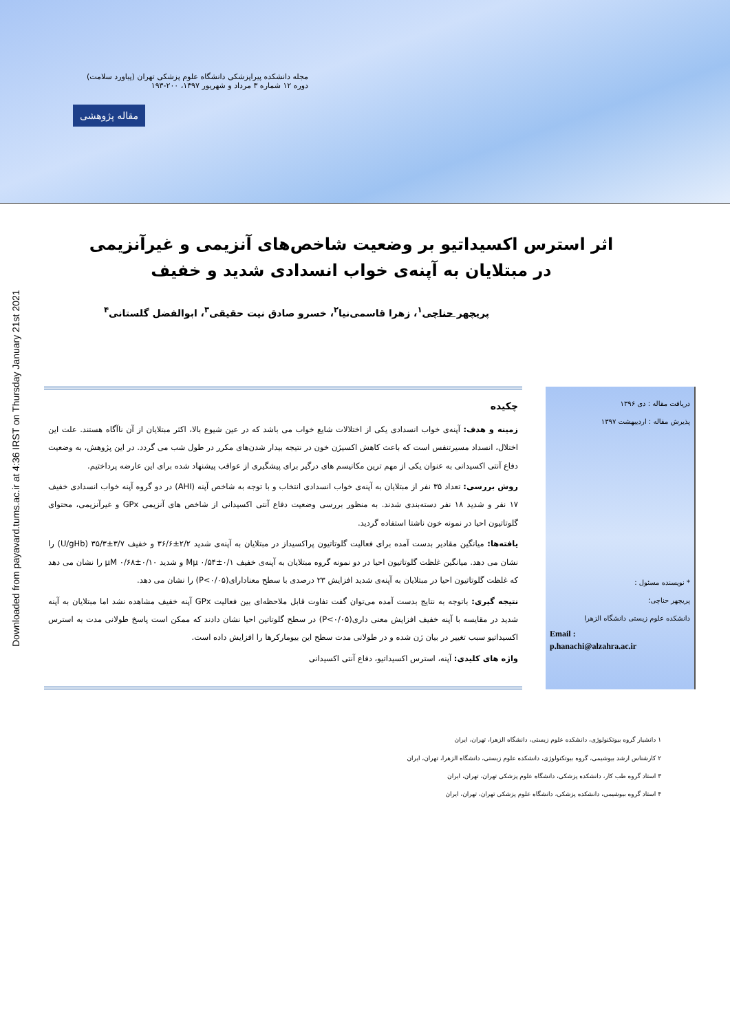مجله دانشکده پیراپزشکی دانشگاه علوم پزشکی تهران (پیاورد سلامت)
دوره ۱۲ شماره ۳ مرداد و شهریور ۱۳۹۷، ۲۰۰-۱۹۳
مقاله پژوهشی
Downloaded from payavard.tums.ac.ir at 4:36 IRST on Thursday January 21st 2021
اثر استرس اکسیداتیو بر وضعیت شاخص‌های آنزیمی و غیرآنزیمی در مبتلایان به آپنه‌ی خواب انسدادی شدید و خفیف
پریچهر حناچی<sup>۱</sup>، زهرا قاسمی‌نیا<sup>۲</sup>، خسرو صادق نیت حقیقی<sup>۳</sup>، ابوالفضل گلستانی<sup>۴</sup>
دریافت مقاله : دی ۱۳۹۶
پذیرش مقاله : اردیبهشت ۱۳۹۷
* نویسنده مسئول :
پریچهر حناچی؛
دانشکده علوم زیستی دانشگاه الزهرا
Email :
p.hanachi@alzahra.ac.ir
چکیده
زمینه و هدف: آپنه‌ی خواب انسدادی یکی از اختلالات شایع خواب می باشد که در عین شیوع بالا، اکثر مبتلایان از آن ناآگاه هستند. علت این اختلال، انسداد مسیرتنفس است که باعث کاهش اکسیژن خون در نتیجه بیدار شدن‌های مکرر در طول شب می گردد. در این پژوهش، به وضعیت دفاع آنتی اکسیدانی به عنوان یکی از مهم ترین مکانیسم های درگیر برای پیشگیری از عواقب پیشنهاد شده برای این عارضه پرداختیم.
روش بررسی: تعداد ۳۵ نفر از مبتلایان به آپنه‌ی خواب انسدادی انتخاب و با توجه به شاخص آپنه (AHI) در دو گروه آپنه خواب انسدادی خفیف ۱۷ نفر و شدید ۱۸ نفر دسته‌بندی شدند. به منظور بررسی وضعیت دفاع آنتی اکسیدانی از شاخص های آنزیمی GPx و غیرآنزیمی، محتوای گلوتاتیون احیا در نمونه خون ناشتا استفاده گردید.
یافته‌ها: میانگین مقادیر بدست آمده برای فعالیت گلوتاتیون پراکسیداز در مبتلایان به آپنه‌ی شدید ۲/۲±۳۶/۶ و خفیف ۳/۷±۳۵/۳ (U/gHb) را نشان می دهد. میانگین غلظت گلوتاتیون احیا در دو نمونه گروه مبتلایان به آپنه‌ی خفیف ۰/۱±۰/۵۴ Mµ و شدید ۰/۱۰±۰/۶۸ µM را نشان می دهد که غلظت گلوتاتیون احیا در مبتلایان به آپنه‌ی شدید افزایش ۲۳ درصدی با سطح معنادارای(P<۰/۰۵) را نشان می دهد.
نتیجه گیری: باتوجه به نتایج بدست آمده می‌توان گفت تفاوت قابل ملاحظه‌ای بین فعالیت GPx آپنه خفیف مشاهده نشد اما مبتلایان به آپنه شدید در مقایسه با آپنه خفیف افزایش معنی داری(P<۰/۰۵) در سطح گلوتاتین احیا نشان دادند که ممکن است پاسخ طولانی مدت به استرس اکسیداتیو سبب تغییر در بیان ژن شده و در طولانی مدت سطح این بیومارکرها را افزایش داده است.
واژه های کلیدی: آپنه، استرس اکسیداتیو، دفاع آنتی اکسیدانی
۱ دانشیار گروه بیوتکنولوژی، دانشکده علوم زیستی، دانشگاه الزهرا، تهران، ایران
۲ کارشناس ارشد بیوشیمی، گروه بیوتکنولوژی، دانشکده علوم زیستی، دانشگاه الزهرا، تهران، ایران
۳ استاد گروه طب کار، دانشکده پزشکی، دانشگاه علوم پزشکی تهران، تهران، ایران
۴ استاد گروه بیوشیمی، دانشکده پزشکی، دانشگاه علوم پزشکی تهران، تهران، ایران